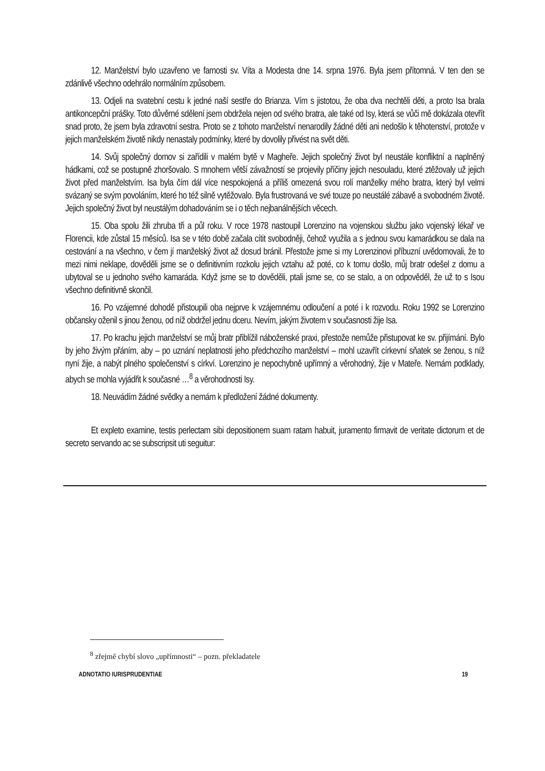12. Manželství bylo uzavřeno ve farnosti sv. Víta a Modesta dne 14. srpna 1976. Byla jsem přítomná. V ten den se zdánlivě všechno odehrálo normálním způsobem.
13. Odjeli na svatební cestu k jedné naší sestře do Brianza. Vím s jistotou, že oba dva nechtěli děti, a proto Isa brala antikoncepční prášky. Toto důvěrné sdělení jsem obdržela nejen od svého bratra, ale také od Isy, která se vůči mě dokázala otevřít snad proto, že jsem byla zdravotní sestra. Proto se z tohoto manželství nenarodily žádné děti ani nedošlo k těhotenství, protože v jejich manželském životě nikdy nenastaly podmínky, které by dovolily přivést na svět děti.
14. Svůj společný domov si zařídili v malém bytě v Magheře. Jejich společný život byl neustále konfliktní a naplněný hádkami, což se postupně zhoršovalo. S mnohem větší závažností se projevily příčiny jejich nesouladu, které ztěžovaly už jejich život před manželstvím. Isa byla čím dál více nespokojená a příliš omezená svou rolí manželky mého bratra, který byl velmi svázaný se svým povoláním, které ho též silně vytěžovalo. Byla frustrovaná ve své touze po neustálé zábavě a svobodném životě. Jejich společný život byl neustálým dohadováním se i o těch nejbanálnějších věcech.
15. Oba spolu žili zhruba tři a půl roku. V roce 1978 nastoupil Lorenzino na vojenskou službu jako vojenský lékař ve Florencii, kde zůstal 15 měsíců. Isa se v této době začala cítit svobodněji, čehož využila a s jednou svou kamarádkou se dala na cestování a na všechno, v čem jí manželský život až dosud bránil. Přestože jsme si my Lorenzinovi příbuzní uvědomovali, že to mezi nimi neklape, dověděli jsme se o definitivním rozkolu jejich vztahu až poté, co k tomu došlo, můj bratr odešel z domu a ubytoval se u jednoho svého kamaráda. Když jsme se to dověděli, ptali jsme se, co se stalo, a on odpověděl, že už to s Isou všechno definitivně skončil.
16. Po vzájemné dohodě přistoupili oba nejprve k vzájemnému odloučení a poté i k rozvodu. Roku 1992 se Lorenzino občansky oženil s jinou ženou, od níž obdržel jednu dceru. Nevím, jakým životem v současnosti žije Isa.
17. Po krachu jejich manželství se můj bratr přiblížil náboženské praxi, přestože nemůže přistupovat ke sv. přijímání. Bylo by jeho živým přáním, aby – po uznání neplatnosti jeho předchozího manželství – mohl uzavřít církevní sňatek se ženou, s níž nyní žije, a nabýt plného společenství s církví. Lorenzino je nepochybně upřímný a věrohodný, žije v Mateře. Nemám podklady, abych se mohla vyjádřit k současné …<sup>8</sup> a věrohodnosti Isy.
18. Neuvádím žádné svědky a nemám k předložení žádné dokumenty.
Et expleto examine, testis perlectam sibi depositionem suam ratam habuit, juramento firmavit de veritate dictorum et de secreto servando ac se subscripsit uti seguitur:
<sup>8</sup> zřejmě chybí slovo „upřímnosti“ – pozn. překladatele
ADNOTATIO IURISPRUDENTIAE 19